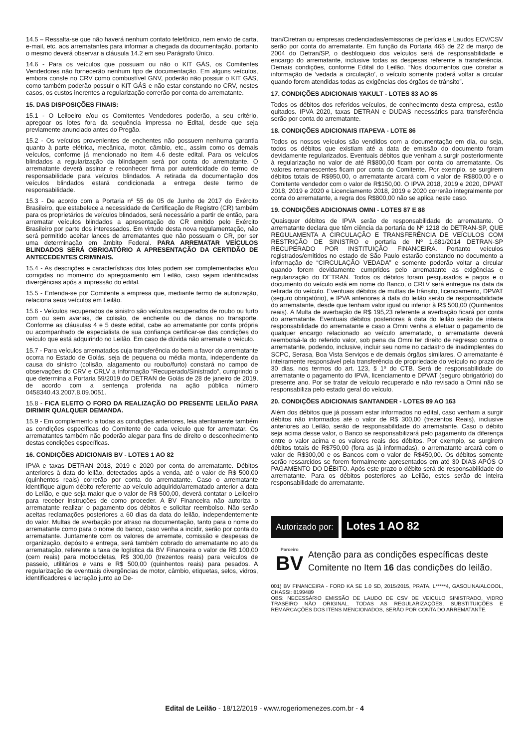14.5 – Ressalta-se que não haverá nenhum contato telefônico, nem envio de carta, e-mail, etc. aos arrematantes para informar a chegada da documentação, portanto o mesmo deverá observar a cláusula 14.2 em seu Parágrafo Único.
14.6 - Para os veículos que possuam ou não o KIT GÁS, os Comitentes Vendedores não fornecerão nenhum tipo de documentação. Em alguns veículos, embora conste no CRV como combustível GNV, poderão não possuir o KIT GÁS, como também poderão possuir o KIT GÁS e não estar constando no CRV, nestes casos, os custos inerentes a regularização correrão por conta do arrematante.
15. DAS DISPOSIÇÕES FINAIS:
15.1 - O Leiloeiro e/ou os Comitentes Vendedores poderão, a seu critério, apregoar os lotes fora da sequência impressa no Edital, desde que seja previamente anunciado antes do Pregão.
15.2 - Os veículos provenientes de enchentes não possuem nenhuma garantia quanto à parte elétrica, mecânica, motor, câmbio, etc., assim como os demais veículos, conforme já mencionado no item 4.6 deste edital. Para os veículos blindados a regularização da blindagem será por conta do arrematante. O arrematante deverá assinar e reconhecer firma por autenticidade do termo de responsabilidade para veículos blindados. A retirada da documentação dos veículos blindados estará condicionada a entrega deste termo de responsabilidade.
15.3 - De acordo com a Portaria nº 55 de 05 de Junho de 2017 do Exército Brasileiro, que estabelece a necessidade de Certificação de Registro (CR) também para os proprietários de veículos blindados, será necessário a partir de então, para arrematar veículos blindados a apresentação do CR emitido pelo Exército Brasileiro por parte dos interessados. Em virtude desta nova regulamentação, não será permitido aceitar lances de arrematantes que não possuam o CR, por ser uma determinação em âmbito Federal. PARA ARREMATAR VEÍCULOS BLINDADOS SERÁ OBRIGATÓRIO A APRESENTAÇÃO DA CERTIDÃO DE ANTECEDENTES CRIMINAIS.
15.4 - As descrições e características dos lotes podem ser complementadas e/ou corrigidas no momento do apregoamento em Leilão, caso sejam identificadas divergências após a impressão do edital.
15.5 - Entenda-se por Comitente a empresa que, mediante termo de autorização, relaciona seus veículos em Leilão.
15.6 - Veículos recuperados de sinistro são veículos recuperados de roubo ou furto com ou sem avarias, de colisão, de enchente ou de danos no transporte. Conforme as cláusulas 4 e 5 deste edital, cabe ao arrematante por conta própria ou acompanhado de especialista de sua confiança certificar-se das condições do veículo que está adquirindo no Leilão. Em caso de dúvida não arremate o veículo.
15.7 - Para veículos arrematados cuja transferência do bem a favor do arrematante ocorra no Estado de Goiás, seja de pequena ou média monta, independente da causa do sinistro (colisão, alagamento ou roubo/furto) constará no campo de observações do CRV e CRLV a informação “Recuperado/Sinistrado”, cumprindo o que determina a Portaria 59/2019 do DETRAN de Goiás de 28 de janeiro de 2019, de acordo com a sentença proferida na ação pública número 0458340.43.2007.8.09.0051.
15.8 - FICA ELEITO O FORO DA REALIZAÇÃO DO PRESENTE LEILÃO PARA DIRIMIR QUALQUER DEMANDA.
15.9 - Em complemento a todas as condições anteriores, leia atentamente também as condições específicas do Comitente de cada veículo que for arrematar. Os arrematantes também não poderão alegar para fins de direito o desconhecimento destas condições específicas.
16. CONDIÇÕES ADICIONAIS BV - LOTES 1 AO 82
IPVA e taxas DETRAN 2018, 2019 e 2020 por conta do arrematante. Débitos anteriores à data do leilão, detectados após a venda, até o valor de R$ 500,00 (quinhentos reais) correrão por conta do arrematante. Caso o arrematante identifique algum débito referente ao veículo adquirido/arrematado anterior a data do Leilão, e que seja maior que o valor de R$ 500,00, deverá contatar o Leiloeiro para receber instruções de como proceder. A BV Financeira não autoriza o arrematante realizar o pagamento dos débitos e solicitar reembolso. Não serão aceitas reclamações posteriores a 60 dias da data do leilão, independentemente do valor. Multas de averbação por atraso na documentação, tanto para o nome do arrematante como para o nome do banco, caso venha a incidir, serão por conta do arrematante. Juntamente com os valores de arremate, comissão e despesas de organização, depósito e entrega, será também cobrado do arrematante no ato da arrematação, referente a taxa de logística da BV Financeira o valor de R$ 100,00 (cem reais) para motocicletas, R$ 300,00 (trezentos reais) para veículos de passeio, utilitários e vans e R$ 500,00 (quinhentos reais) para pesados. A regularização de eventuais divergências de motor, câmbio, etiquetas, selos, vidros, identificadores e lacração junto ao De-
tran/Ciretran ou empresas credenciadas/emissoras de perícias e Laudos ECV/CSV serão por conta do arrematante. Em função da Portaria 465 de 22 de março de 2004 do Detran/SP, o desbloqueio dos veículos será de responsabilidade e encargo do arrematante, inclusive todas as despesas referente a transferência. Demais condições, conforme Edital do Leilão. “Nos documentos que constar a informação de ‘vedada a circulação’, o veículo somente poderá voltar a circular quando forem atendidas todas as exigências dos órgãos de trânsito”.
17. CONDIÇÕES ADICIONAIS YAKULT - LOTES 83 AO 85
Todos os débitos dos referidos veículos, de conhecimento desta empresa, estão quitados. IPVA 2020, taxas DETRAN e DUDAS necessários para transferência serão por conta do arrematante.
18. CONDIÇÕES ADICIONAIS ITAPEVA - LOTE 86
Todos os nossos veículos são vendidos com a documentação em dia, ou seja, todos os débitos que existiam até a data de emissão do documento foram devidamente regularizados. Eventuais débitos que venham a surgir posteriormente à regularização no valor de até R$800,00 ficam por conta do arrematante. Os valores remanescentes ficam por conta do Comitente. Por exemplo, se surgirem débitos totais de R$950,00, o arrematante arcará com o valor de R$800,00 e o Comitente vendedor com o valor de R$150,00. O IPVA 2018, 2019 e 2020, DPVAT 2018, 2019 e 2020 e Licenciamento 2018, 2019 e 2020 correrão integralmente por conta do arrematante, a regra dos R$800,00 não se aplica neste caso.
19. CONDIÇÕES ADICIONAIS OMNI - LOTES 87 E 88
Quaisquer débitos de IPVA serão de responsabilidade do arrematante. O arrematante declara que têm ciência da portaria de Nº 1218 do DETRAN-SP, QUE REGULAMENTA A CIRCULAÇÃO E TRANSFERÊNCIA DE VEÍCULOS COM RESTRIÇÃO DE SINISTRO e portaria de Nº 1.681/2014 DETRAN-SP RECUPERADO POR INSTITUIÇÃO FINANCEIRA. Portanto veículos registrados/emitidos no estado de São Paulo estarão constando no documento a informação de “CIRCULAÇÃO VEDADA” e somente poderão voltar a circular quando forem devidamente cumpridos pelo arrematante as exigências e regularização do DETRAN. Todos os débitos foram pesquisados e pagos e o documento do veículo está em nome do Banco, o CRLV será entregue na data da retirada do veículo. Eventuais débitos de multas de trânsito, licenciamento, DPVAT (seguro obrigatório), e IPVA anteriores à data do leilão serão de responsabilidade do arrematante, desde que tenham valor igual ou inferior à R$ 500,00 (Quinhentos reais). A Multa de averbação de R$ 195,23 referente a averbação ficará por conta do arrematante. Eventuais débitos posteriores à data do leilão serão de inteira responsabilidade do arrematante e caso a Omni venha a efetuar o pagamento de qualquer encargo relacionado ao veículo arrematado, o arrematante deverá reembolsá-la do referido valor, sob pena da Omni ter direito de regresso contra o arrematante, podendo, inclusive, incluir seu nome no cadastro de inadimplentes do SCPC, Serasa, Boa Vista Serviços e de demais órgãos similares. O arrematante é inteiramente responsável pela transferência de propriedade do veículo no prazo de 30 dias, nos termos do art. 123, § 1º do CTB. Será de responsabilidade do arrematante o pagamento do IPVA, licenciamento e DPVAT (seguro obrigatório) do presente ano. Por se tratar de veículo recuperado e não revisado a Omni não se responsabiliza pelo estado geral do veículo.
20. CONDIÇÕES ADICIONAIS SANTANDER - LOTES 89 AO 163
Além dos débitos que já possam estar informados no edital, caso venham a surgir débitos não informados até o valor de R$ 300,00 (trezentos Reais), inclusive anteriores ao Leilão, serão de responsabilidade do arrematante. Caso o débito seja acima desse valor, o Banco se responsabilizará pelo pagamento da diferença entre o valor acima e os valores reais dos débitos. Por exemplo, se surgirem débitos totais de R$750,00 (fora as já informadas), o arrematante arcará com o valor de R$300,00 e os Bancos com o valor de R$450,00. Os débitos somente serão ressarcidos se forem formalmente apresentados em até 30 DIAS APÓS O PAGAMENTO DO DÉBITO. Após este prazo o débito será de responsabilidade do arrematante. Para os débitos posteriores ao Leilão, estes serão de inteira responsabilidade do arrematante.
Autorizado por:
Lotes 1 AO 82
Parceiro
BV
Atenção para as condições específicas deste Comitente no Item 16 das condições do leilão.
001) BV FINANCEIRA - FORD KA SE 1.0 SD, 2015/2015, PRATA, L*****4, GASOLINA/ALCOOL, CHASSI: 8199489
OBS: NECESSÁRIO EMISSÃO DE LAUDO DE CSV DE VEICULO SINISTRADO, VIDRO TRASEIRO NÃO ORIGINAL. TODAS AS REGULARIZAÇÕES, SUBSTITUIÇÕES E REMARCAÇÕES DOS ITENS MENCIONADOS, SERÃO POR CONTA DO ARREMATANTE.
Edital de Leilão - 18/12/2019 - www.rogeriomenezes.com.br - 4